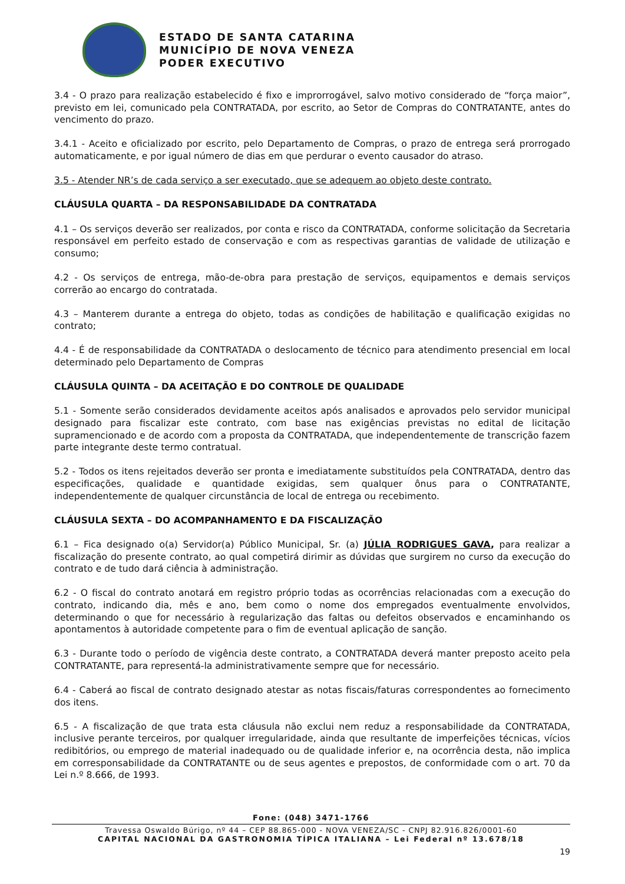ESTADO DE SANTA CATARINA
MUNICÍPIO DE NOVA VENEZA
PODER EXECUTIVO
3.4 - O prazo para realização estabelecido é fixo e improrrogável, salvo motivo considerado de “força maior”, previsto em lei, comunicado pela CONTRATADA, por escrito, ao Setor de Compras do CONTRATANTE, antes do vencimento do prazo.
3.4.1 - Aceito e oficializado por escrito, pelo Departamento de Compras, o prazo de entrega será prorrogado automaticamente, e por igual número de dias em que perdurar o evento causador do atraso.
3.5 - Atender NR’s de cada serviço a ser executado, que se adequem ao objeto deste contrato.
CLÁUSULA QUARTA – DA RESPONSABILIDADE DA CONTRATADA
4.1 – Os serviços deverão ser realizados, por conta e risco da CONTRATADA, conforme solicitação da Secretaria responsável em perfeito estado de conservação e com as respectivas garantias de validade de utilização e consumo;
4.2 - Os serviços de entrega, mão-de-obra para prestação de serviços, equipamentos e demais serviços correrão ao encargo do contratada.
4.3 – Manterem durante a entrega do objeto, todas as condições de habilitação e qualificação exigidas no contrato;
4.4 - É de responsabilidade da CONTRATADA o deslocamento de técnico para atendimento presencial em local determinado pelo Departamento de Compras
CLÁUSULA QUINTA – DA ACEITAÇÃO E DO CONTROLE DE QUALIDADE
5.1 - Somente serão considerados devidamente aceitos após analisados e aprovados pelo servidor municipal designado para fiscalizar este contrato, com base nas exigências previstas no edital de licitação supramencionado e de acordo com a proposta da CONTRATADA, que independentemente de transcrição fazem parte integrante deste termo contratual.
5.2 - Todos os itens rejeitados deverão ser pronta e imediatamente substituídos pela CONTRATADA, dentro das especificações, qualidade e quantidade exigidas, sem qualquer ônus para o CONTRATANTE, independentemente de qualquer circunstância de local de entrega ou recebimento.
CLÁUSULA SEXTA – DO ACOMPANHAMENTO E DA FISCALIZAÇÃO
6.1 – Fica designado o(a) Servidor(a) Público Municipal, Sr. (a) JÚLIA RODRIGUES GAVA, para realizar a fiscalização do presente contrato, ao qual competirá dirimir as dúvidas que surgirem no curso da execução do contrato e de tudo dará ciência à administração.
6.2 - O fiscal do contrato anotará em registro próprio todas as ocorrências relacionadas com a execução do contrato, indicando dia, mês e ano, bem como o nome dos empregados eventualmente envolvidos, determinando o que for necessário à regularização das faltas ou defeitos observados e encaminhando os apontamentos à autoridade competente para o fim de eventual aplicação de sanção.
6.3 - Durante todo o período de vigência deste contrato, a CONTRATADA deverá manter preposto aceito pela CONTRATANTE, para representá-la administrativamente sempre que for necessário.
6.4 - Caberá ao fiscal de contrato designado atestar as notas fiscais/faturas correspondentes ao fornecimento dos itens.
6.5 - A fiscalização de que trata esta cláusula não exclui nem reduz a responsabilidade da CONTRATADA, inclusive perante terceiros, por qualquer irregularidade, ainda que resultante de imperfeições técnicas, vícios redibitórios, ou emprego de material inadequado ou de qualidade inferior e, na ocorrência desta, não implica em corresponsabilidade da CONTRATANTE ou de seus agentes e prepostos, de conformidade com o art. 70 da Lei n.º 8.666, de 1993.
Fone: (048) 3471-1766
Travessa Oswaldo Búrigo, nº 44 – CEP 88.865-000 - NOVA VENEZA/SC - CNPJ 82.916.826/0001-60
CAPITAL NACIONAL DA GASTRONOMIA TÍPICA ITALIANA – Lei Federal nº 13.678/18
19